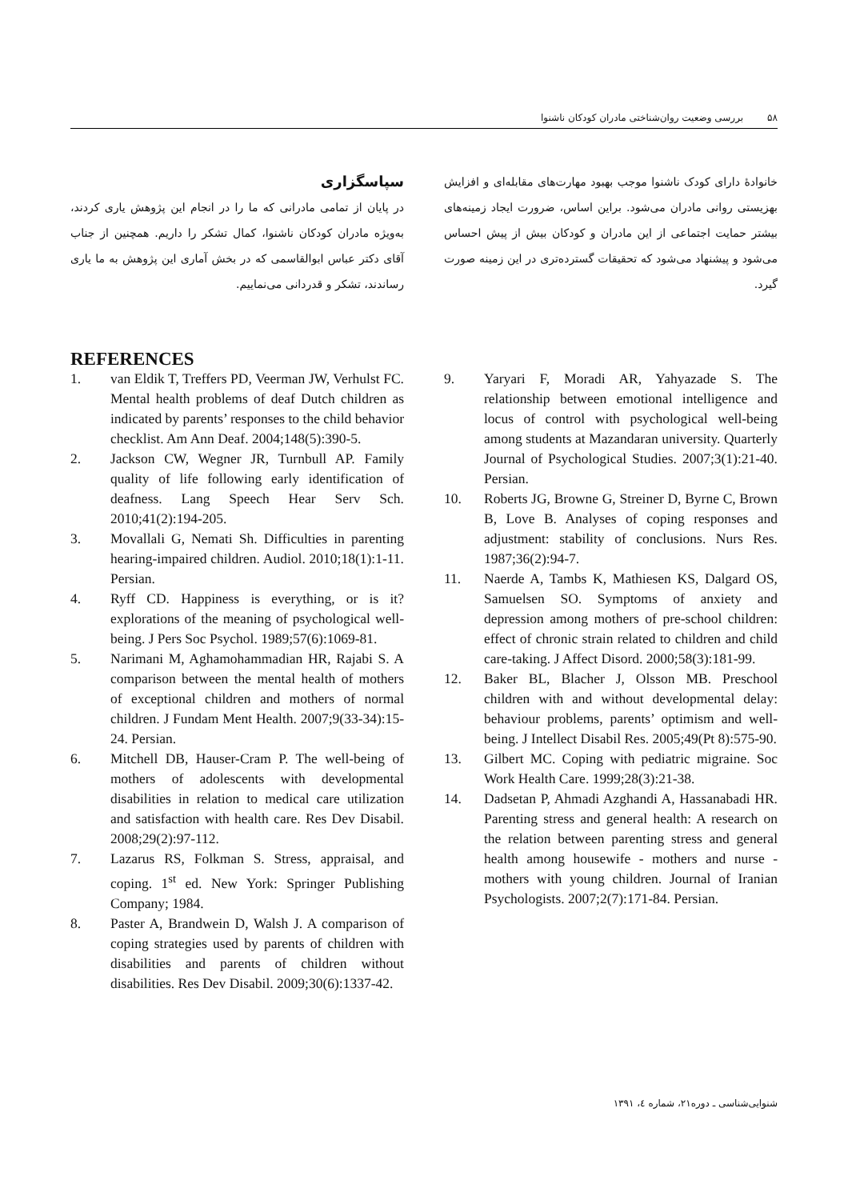۵۸ بررسی وضعیت روان‌شناختی مادران کودکان ناشنوا
خانوادهٔ دارای کودک ناشنوا موجب بهبود مهارت‌های مقابله‌ای و افزایش بهزیستی روانی مادران می‌شود. براین اساس، ضرورت ایجاد زمینه‌های بیشتر حمایت اجتماعی از این مادران و کودکان بیش از پیش احساس می‌شود و پیشنهاد می‌شود که تحقیقات گسترده‌تری در این زمینه صورت گیرد.
سپاسگزاری
در پایان از تمامی مادرانی که ما را در انجام این پژوهش یاری کردند، به‌ویژه مادران کودکان ناشنوا، کمال تشکر را داریم. همچنین از جناب آقای دکتر عباس ابوالقاسمی که در بخش آماری این پژوهش به ما یاری رساندند، تشکر و قدردانی می‌نماییم.
REFERENCES
1. van Eldik T, Treffers PD, Veerman JW, Verhulst FC. Mental health problems of deaf Dutch children as indicated by parents’ responses to the child behavior checklist. Am Ann Deaf. 2004;148(5):390-5.
2. Jackson CW, Wegner JR, Turnbull AP. Family quality of life following early identification of deafness. Lang Speech Hear Serv Sch. 2010;41(2):194-205.
3. Movallali G, Nemati Sh. Difficulties in parenting hearing-impaired children. Audiol. 2010;18(1):1-11. Persian.
4. Ryff CD. Happiness is everything, or is it? explorations of the meaning of psychological well-being. J Pers Soc Psychol. 1989;57(6):1069-81.
5. Narimani M, Aghamohammadian HR, Rajabi S. A comparison between the mental health of mothers of exceptional children and mothers of normal children. J Fundam Ment Health. 2007;9(33-34):15-24. Persian.
6. Mitchell DB, Hauser-Cram P. The well-being of mothers of adolescents with developmental disabilities in relation to medical care utilization and satisfaction with health care. Res Dev Disabil. 2008;29(2):97-112.
7. Lazarus RS, Folkman S. Stress, appraisal, and coping. 1<sup>st</sup> ed. New York: Springer Publishing Company; 1984.
8. Paster A, Brandwein D, Walsh J. A comparison of coping strategies used by parents of children with disabilities and parents of children without disabilities. Res Dev Disabil. 2009;30(6):1337-42.
9. Yaryari F, Moradi AR, Yahyazade S. The relationship between emotional intelligence and locus of control with psychological well-being among students at Mazandaran university. Quarterly Journal of Psychological Studies. 2007;3(1):21-40. Persian.
10. Roberts JG, Browne G, Streiner D, Byrne C, Brown B, Love B. Analyses of coping responses and adjustment: stability of conclusions. Nurs Res. 1987;36(2):94-7.
11. Naerde A, Tambs K, Mathiesen KS, Dalgard OS, Samuelsen SO. Symptoms of anxiety and depression among mothers of pre-school children: effect of chronic strain related to children and child care-taking. J Affect Disord. 2000;58(3):181-99.
12. Baker BL, Blacher J, Olsson MB. Preschool children with and without developmental delay: behaviour problems, parents’ optimism and well-being. J Intellect Disabil Res. 2005;49(Pt 8):575-90.
13. Gilbert MC. Coping with pediatric migraine. Soc Work Health Care. 1999;28(3):21-38.
14. Dadsetan P, Ahmadi Azghandi A, Hassanabadi HR. Parenting stress and general health: A research on the relation between parenting stress and general health among housewife - mothers and nurse - mothers with young children. Journal of Iranian Psychologists. 2007;2(7):171-84. Persian.
شنوایی‌شناسی ـ دوره۲۱، شماره ٤، ۱۳۹۱